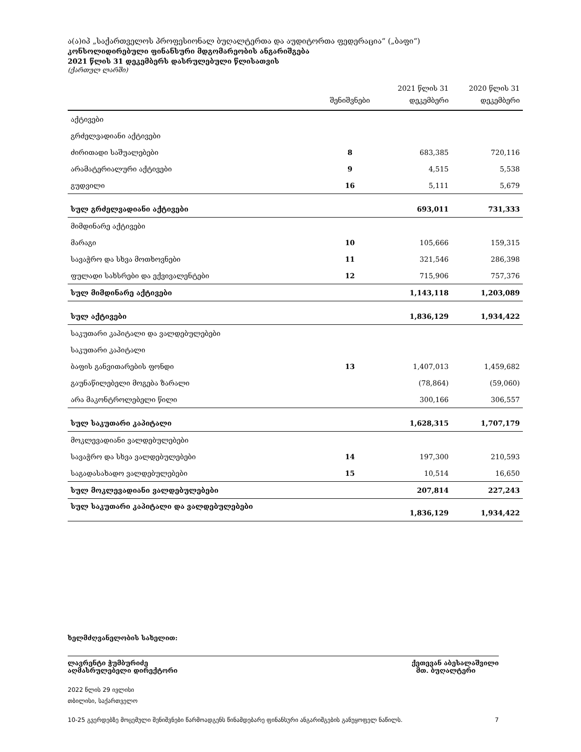ა(ა)იპ „საქართველოს პროფესიონალ ბუღალტერთა და აუდიტორთა ფედერაცია“ („ბაფი“)
კონსოლიდირებული ფინანსური მდგომარეობის ანგარიშგება
2021 წლის 31 დეკემბერს დასრულებული წლისათვის
(ქართულ ლარში)
| | შენიშვნები | 2021 წლის 31 დეკემბერი | 2020 წლის 31 დეკემბერი |
| --- | --- | --- | --- |
| აქტივები | | | |
| გრძელვადიანი აქტივები | | | |
| ძირითადი საშუალებები | 8 | 683,385 | 720,116 |
| არამატერიალური აქტივები | 9 | 4,515 | 5,538 |
| გუდვილი | 16 | 5,111 | 5,679 |
| სულ გრძელვადიანი აქტივები | | 693,011 | 731,333 |
| მიმდინარე აქტივები | | | |
| მარაგი | 10 | 105,666 | 159,315 |
| სავაჭრო და სხვა მოთხოვნები | 11 | 321,546 | 286,398 |
| ფულადი სახსრები და ექვივალენტები | 12 | 715,906 | 757,376 |
| სულ მიმდინარე აქტივები | | 1,143,118 | 1,203,089 |
| სულ აქტივები | | 1,836,129 | 1,934,422 |
| საკუთარი კაპიტალი და ვალდებულებები | | | |
| საკუთარი კაპიტალი | | | |
| ბაფის განვითარების ფონდი | 13 | 1,407,013 | 1,459,682 |
| გაუნაწილებელი მოგება ზარალი | | (78,864) | (59,060) |
| არა მაკონტროლებელი წილი | | 300,166 | 306,557 |
| სულ საკუთარი კაპიტალი | | 1,628,315 | 1,707,179 |
| მოკლევადიანი ვალდებულებები | | | |
| სავაჭრო და სხვა ვალდებულებები | 14 | 197,300 | 210,593 |
| საგადასახადო ვალდებულებები | 15 | 10,514 | 16,650 |
| სულ მოკლევადიანი ვალდებულებები | | 207,814 | 227,243 |
| სულ საკუთარი კაპიტალი და ვალდებულებები | | 1,836,129 | 1,934,422 |
ხელმძღვანელობის სახელით:
ლავრენტი ჭუმბურიძე
აღმასრულებელი დირექტორი
ქეთევან აბესალაშვილი
მთ. ბუღალტერი
2022 წლის 29 ივლისი
თბილისი, საქართველო
10-25 გვერდებზე მოცემული შენიშვნები წარმოადგენს წინამდებარე ფინანსური ანგარიშგების განუყოფელ ნაწილს. 7